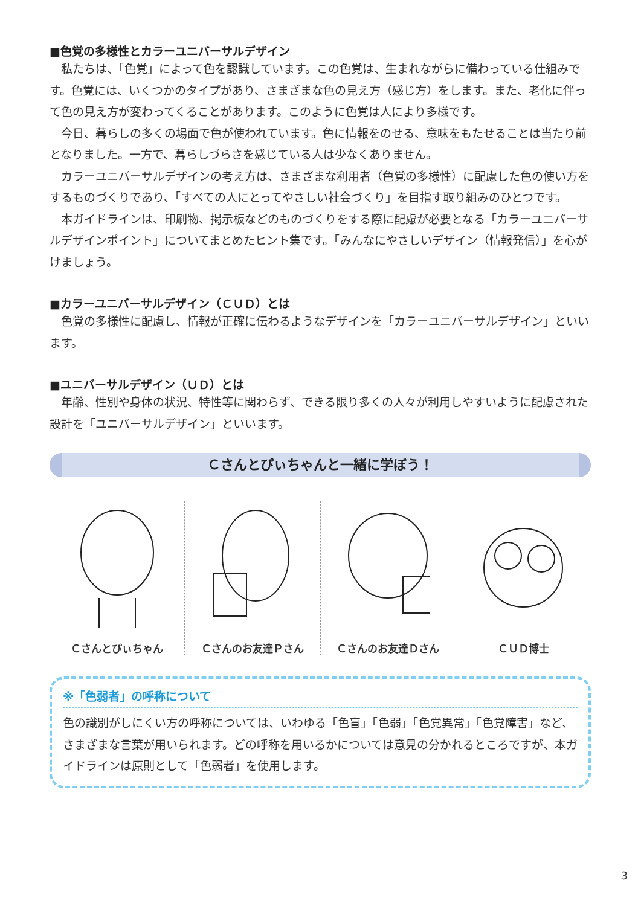■色覚の多様性とカラーユニバーサルデザイン
私たちは、「色覚」によって色を認識しています。この色覚は、生まれながらに備わっている仕組みです。色覚には、いくつかのタイプがあり、さまざまな色の見え方（感じ方）をします。また、老化に伴って色の見え方が変わってくることがあります。このように色覚は人により多様です。
今日、暮らしの多くの場面で色が使われています。色に情報をのせる、意味をもたせることは当たり前となりました。一方で、暮らしづらさを感じている人は少なくありません。
カラーユニバーサルデザインの考え方は、さまざまな利用者（色覚の多様性）に配慮した色の使い方をするものづくりであり、「すべての人にとってやさしい社会づくり」を目指す取り組みのひとつです。
本ガイドラインは、印刷物、掲示板などのものづくりをする際に配慮が必要となる「カラーユニバーサルデザインポイント」についてまとめたヒント集です。「みんなにやさしいデザイン（情報発信）」を心がけましょう。
■カラーユニバーサルデザイン（ＣＵＤ）とは
色覚の多様性に配慮し、情報が正確に伝わるようなデザインを「カラーユニバーサルデザイン」といいます。
■ユニバーサルデザイン（ＵＤ）とは
年齢、性別や身体の状況、特性等に関わらず、できる限り多くの人々が利用しやすいように配慮された設計を「ユニバーサルデザイン」といいます。
Ｃさんとぴぃちゃんと一緒に学ぼう！
Ｃさんとぴぃちゃん Ｃさんのお友達Ｐさん Ｃさんのお友達Ｄさん ＣＵＤ博士
※「色弱者」の呼称について
色の識別がしにくい方の呼称については、いわゆる「色盲」「色弱」「色覚異常」「色覚障害」など、さまざまな言葉が用いられます。どの呼称を用いるかについては意見の分かれるところですが、本ガイドラインは原則として「色弱者」を使用します。
3